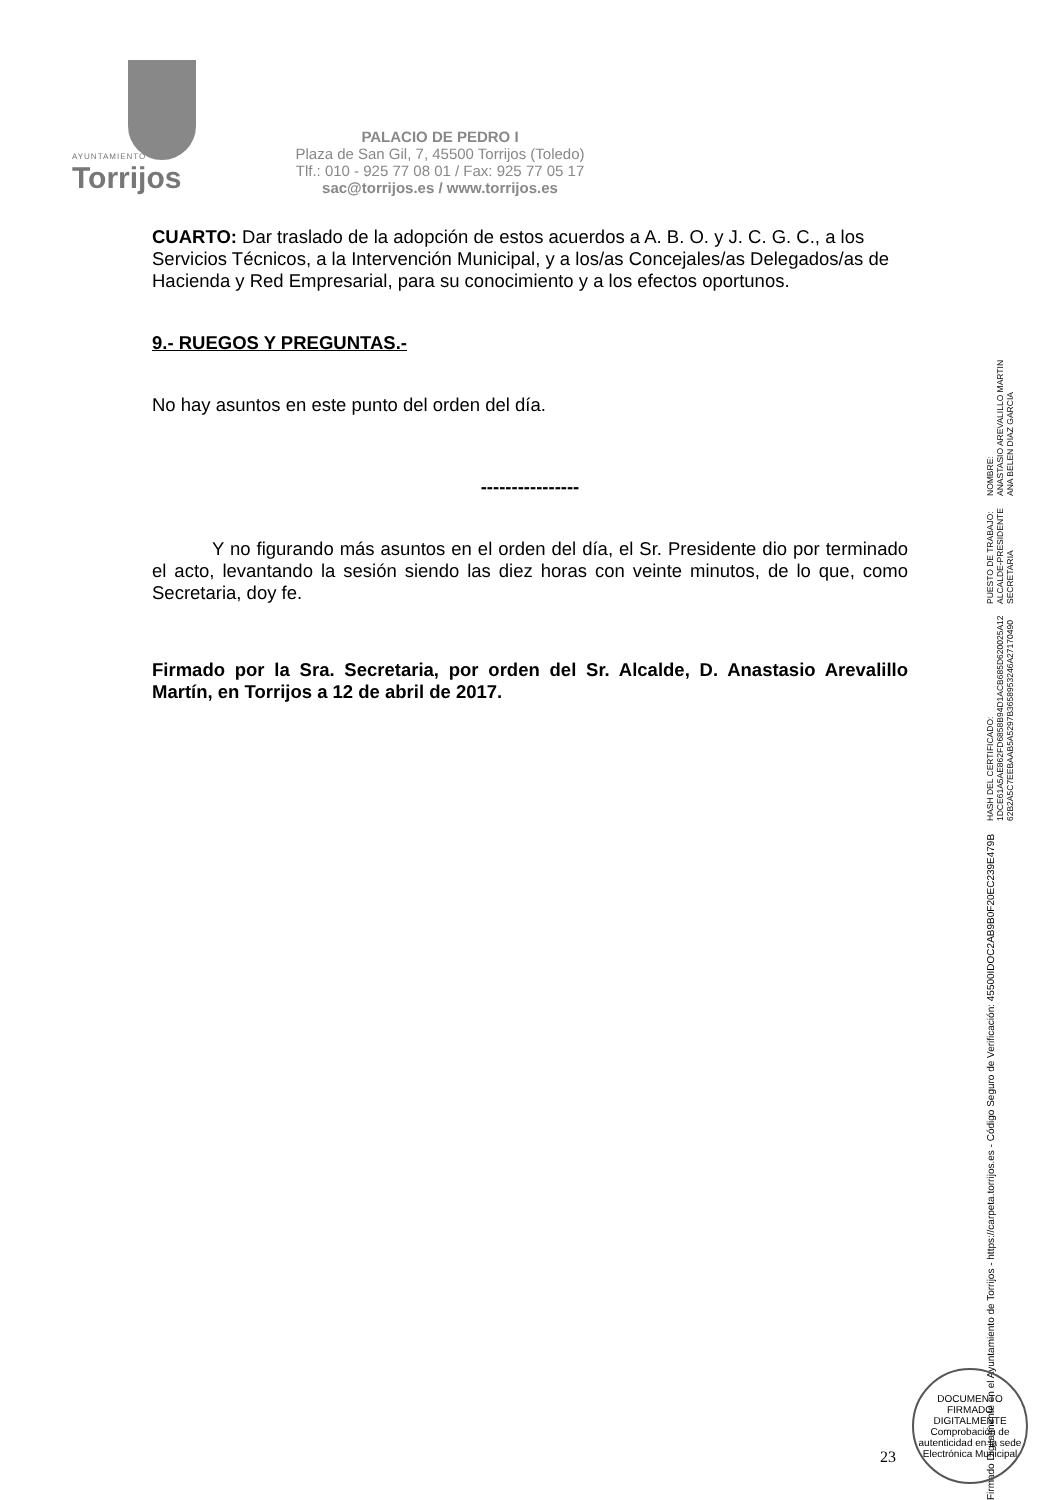AYUNTAMIENTO
Torrijos
PALACIO DE PEDRO I
Plaza de San Gil, 7, 45500 Torrijos (Toledo)
Tlf.: 010 - 925 77 08 01 / Fax: 925 77 05 17
sac@torrijos.es / www.torrijos.es
CUARTO: Dar traslado de la adopción de estos acuerdos a A. B. O. y J. C. G. C., a los Servicios Técnicos, a la Intervención Municipal, y a los/as Concejales/as Delegados/as de Hacienda y Red Empresarial, para su conocimiento y a los efectos oportunos.
9.- RUEGOS Y PREGUNTAS.-
No hay asuntos en este punto del orden del día.
----------------
Y no figurando más asuntos en el orden del día, el Sr. Presidente dio por terminado el acto, levantando la sesión siendo las diez horas con veinte minutos, de lo que, como Secretaria, doy fe.
Firmado por la Sra. Secretaria, por orden del Sr. Alcalde, D. Anastasio Arevalillo Martín, en Torrijos a 12 de abril de 2017.
NOMBRE:
ANASTASIO AREVALILLO MARTIN
ANA BELEN DIAZ GARCIA
PUESTO DE TRABAJO:
ALCALDE-PRESIDENTE
SECRETARIA
HASH DEL CERTIFICADO:
1DCE61A5AE862FD6858B94D1ACB685D620025A12
62B2A5C7EEBAAB5A5297B3658953246A27170490
Firmado Digitalmente en el Ayuntamiento de Torrijos - https://carpeta.torrijos.es - Código Seguro de Verificación: 45500IDOC2AB9B0F20EC239E479B
DOCUMENTO FIRMADO DIGITALMENTE
Comprobación de autenticidad en la sede Electrónica Municipal
23